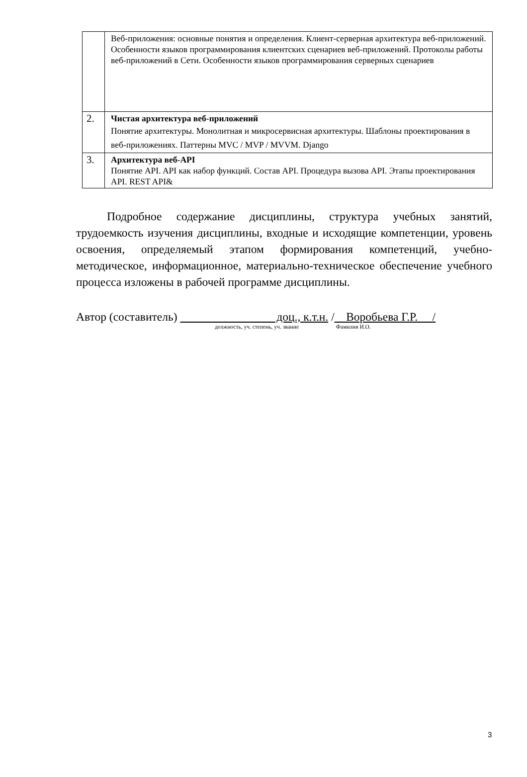| | Веб-приложения: основные понятия и определения. Клиент-серверная архитектура веб-приложений. Особенности языков программирования клиентских сценариев веб-приложений. Протоколы работы веб-приложений в Сети. Особенности языков программирования серверных сценариев |
| 2. | Чистая архитектура веб-приложений Понятие архитектуры. Монолитная и микросервисная архитектуры. Шаблоны проектирования в веб-приложениях. Паттерны MVC / MVP / MVVM. Django |
| 3. | Архитектура веб-API Понятие API. API как набор функций. Состав API. Процедура вызова API. Этапы проектирования API. REST API& |
Подробное содержание дисциплины, структура учебных занятий, трудоемкость изучения дисциплины, входные и исходящие компетенции, уровень освоения, определяемый этапом формирования компетенций, учебно-методическое, информационное, материально-техническое обеспечение учебного процесса изложены в рабочей программе дисциплины.
Автор (составитель) доц., к.т.н. / Воробьева Г.Р. /
должность, уч. степень, уч. звание Фамилия И.О.
3